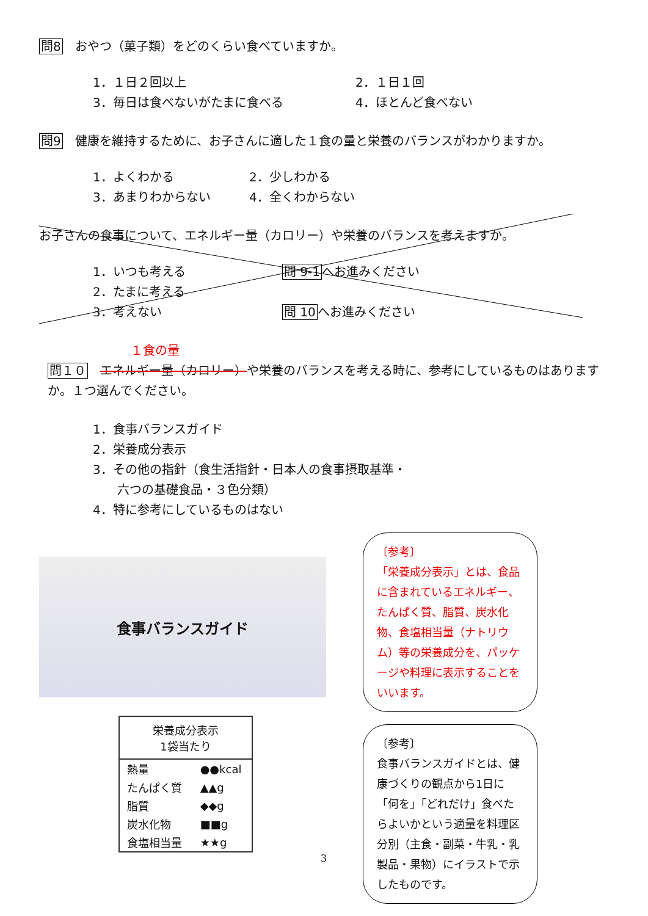問8　おやつ（菓子類）をどのくらい食べていますか。
1．１日２回以上
2．１日１回
3．毎日は食べないがたまに食べる
4．ほとんど食べない
問9　健康を維持するために、お子さんに適した１食の量と栄養のバランスがわかりますか。
1．よくわかる
2．少しわかる
3．あまりわからない
4．全くわからない
お子さんの食事について、エネルギー量（カロリー）や栄養のバランスを考えますか。
1．いつも考える
2．たまに考える
3．考えない
問 9-1へお進みください
問 10へお進みください
１食の量
問１０　エネルギー量（カロリー）や栄養のバランスを考える時に、参考にしているものはありますか。１つ選んでください。
1．食事バランスガイド
2．栄養成分表示
3．その他の指針（食生活指針・日本人の食事摂取基準・
　　六つの基礎食品・３色分類）
4．特に参考にしているものはない
食事バランスガイド
| 栄養成分表示 1袋当たり | |
| --- | --- |
| 熱量 | ●●kcal |
| たんぱく質 | ▲▲g |
| 脂質 | ◆◆g |
| 炭水化物 | ■■g |
| 食塩相当量 | ★★g |
〔参考〕
「栄養成分表示」とは、食品に含まれているエネルギー、たんぱく質、脂質、炭水化物、食塩相当量（ナトリウム）等の栄養成分を、パッケージや料理に表示することをいいます。
〔参考〕
食事バランスガイドとは、健康づくりの観点から1日に「何を」「どれだけ」食べたらよいかという適量を料理区分別（主食・副菜・牛乳・乳製品・果物）にイラストで示したものです。
3